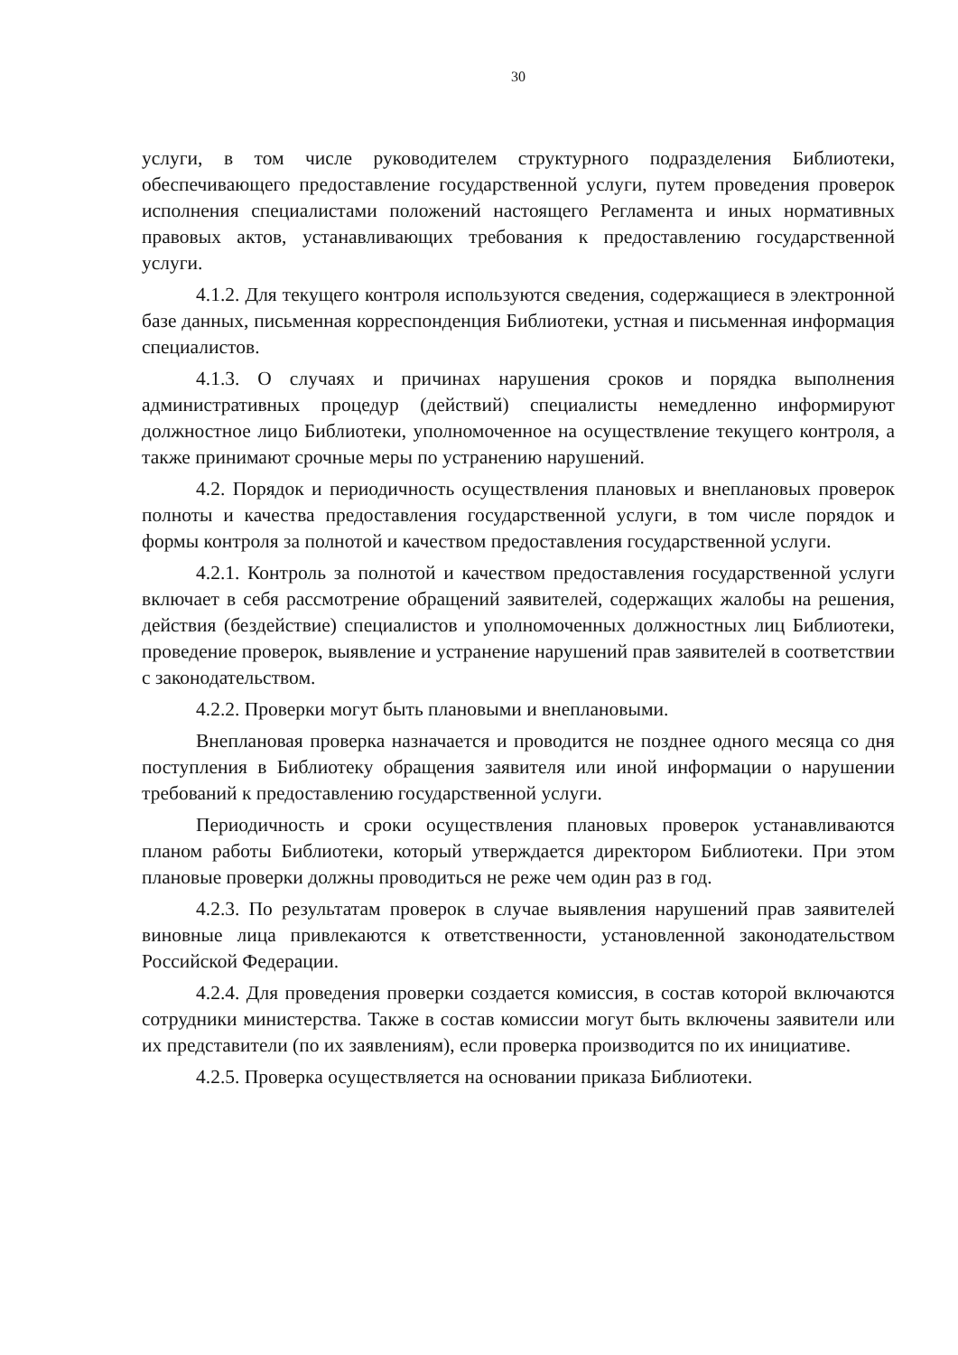30
услуги, в том числе руководителем структурного подразделения Библиотеки, обеспечивающего предоставление государственной услуги, путем проведения проверок исполнения специалистами положений настоящего Регламента и иных нормативных правовых актов, устанавливающих требования к предоставлению государственной услуги.
4.1.2. Для текущего контроля используются сведения, содержащиеся в электронной базе данных, письменная корреспонденция Библиотеки, устная и письменная информация специалистов.
4.1.3. О случаях и причинах нарушения сроков и порядка выполнения административных процедур (действий) специалисты немедленно информируют должностное лицо Библиотеки, уполномоченное на осуществление текущего контроля, а также принимают срочные меры по устранению нарушений.
4.2. Порядок и периодичность осуществления плановых и внеплановых проверок полноты и качества предоставления государственной услуги, в том числе порядок и формы контроля за полнотой и качеством предоставления государственной услуги.
4.2.1. Контроль за полнотой и качеством предоставления государственной услуги включает в себя рассмотрение обращений заявителей, содержащих жалобы на решения, действия (бездействие) специалистов и уполномоченных должностных лиц Библиотеки, проведение проверок, выявление и устранение нарушений прав заявителей в соответствии с законодательством.
4.2.2. Проверки могут быть плановыми и внеплановыми.
Внеплановая проверка назначается и проводится не позднее одного месяца со дня поступления в Библиотеку обращения заявителя или иной информации о нарушении требований к предоставлению государственной услуги.
Периодичность и сроки осуществления плановых проверок устанавливаются планом работы Библиотеки, который утверждается директором Библиотеки. При этом плановые проверки должны проводиться не реже чем один раз в год.
4.2.3. По результатам проверок в случае выявления нарушений прав заявителей виновные лица привлекаются к ответственности, установленной законодательством Российской Федерации.
4.2.4. Для проведения проверки создается комиссия, в состав которой включаются сотрудники министерства. Также в состав комиссии могут быть включены заявители или их представители (по их заявлениям), если проверка производится по их инициативе.
4.2.5. Проверка осуществляется на основании приказа Библиотеки.